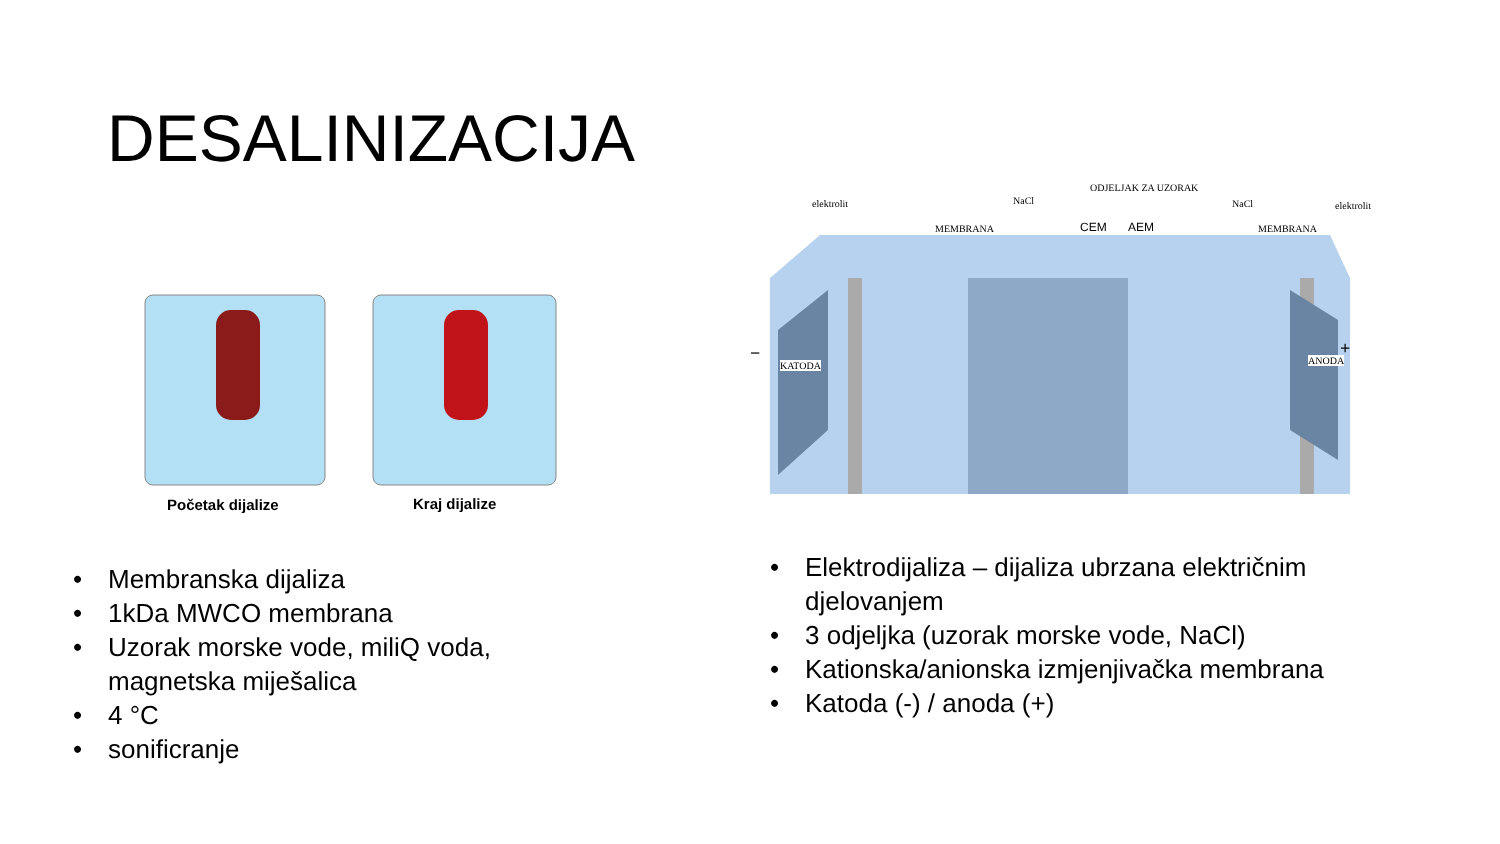DESALINIZACIJA
Početak dijalize Kraj dijalize
• Membranska dijaliza
• 1kDa MWCO membrana
• Uzorak morske vode, miliQ voda,
magnetska miješalica
• 4 °C
• sonificranje
elektrolit
MEMBRANA
NaCl
ODJELJAK ZA UZORAK
CEM AEM
NaCl
MEMBRANA
elektrolit
−
KATODA ANODA
+
• Elektrodijaliza – dijaliza ubrzana električnim
djelovanjem
• 3 odjeljka (uzorak morske vode, NaCl)
• Kationska/anionska izmjenjivačka membrana
• Katoda (-) / anoda (+)